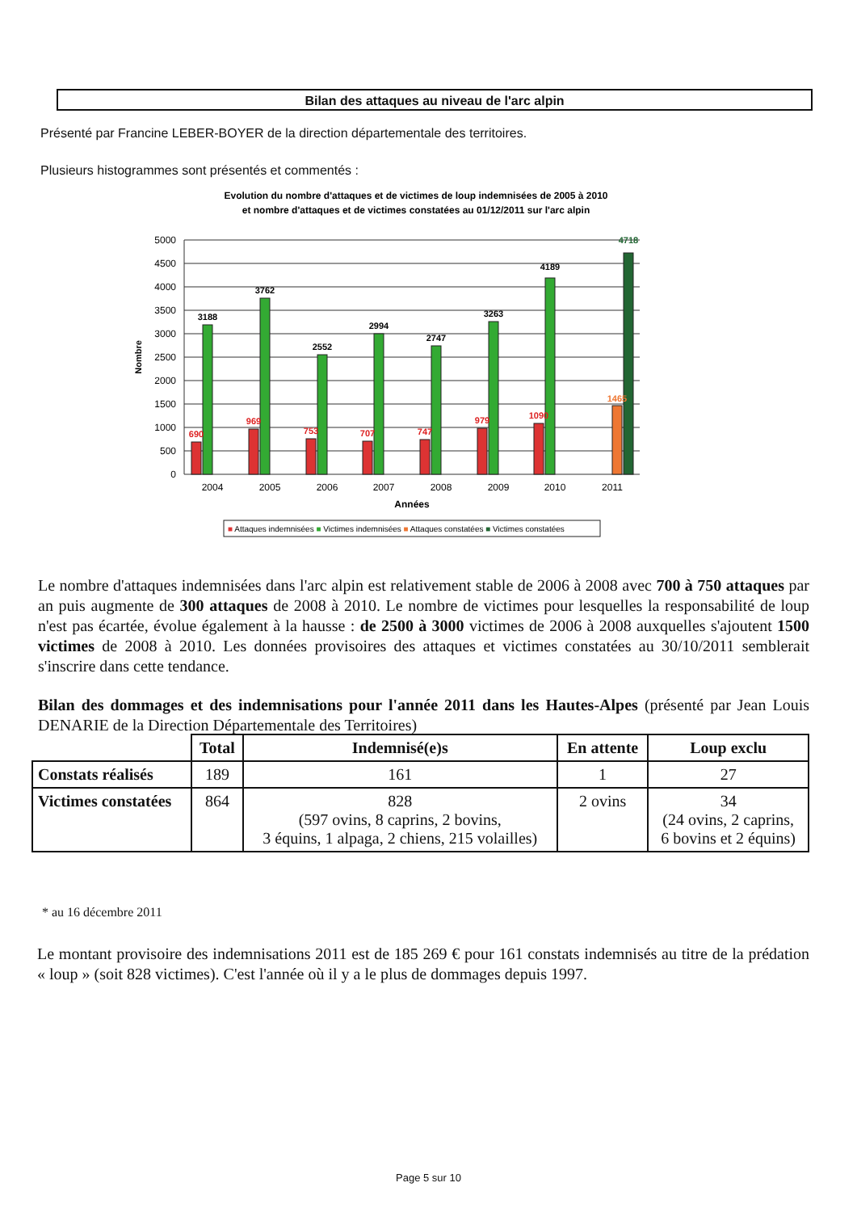Bilan des attaques au niveau de l'arc alpin
Présenté par Francine LEBER-BOYER de la direction départementale des territoires.
Plusieurs histogrammes sont présentés et commentés :
Evolution du nombre d'attaques et de victimes de loup indemnisées de 2005 à 2010
et nombre d'attaques et de victimes constatées au 01/12/2011 sur l'arc alpin
5000
4500
4000
3500
3000
2500
2000
1500
1000
500
0
Nombre
690
969
753
707
747
979
1090
1465
3188
3762
2552
2994
2747
3263
4189
4718
2004
2005
2006
2007
2008
2009
2010
2011
Années
■ Attaques indemnisées ■ Victimes indemnisées ■ Attaques constatées ■ Victimes constatées
Le nombre d'attaques indemnisées dans l'arc alpin est relativement stable de 2006 à 2008 avec 700 à 750 attaques par an puis augmente de 300 attaques de 2008 à 2010. Le nombre de victimes pour lesquelles la responsabilité de loup n'est pas écartée, évolue également à la hausse : de 2500 à 3000 victimes de 2006 à 2008 auxquelles s'ajoutent 1500 victimes de 2008 à 2010. Les données provisoires des attaques et victimes constatées au 30/10/2011 semblerait s'inscrire dans cette tendance.
Bilan des dommages et des indemnisations pour l'année 2011 dans les Hautes-Alpes (présenté par Jean Louis DENARIE de la Direction Départementale des Territoires)
| | Total | Indemnisé(e)s | En attente | Loup exclu |
| --- | --- | --- | --- | --- |
| Constats réalisés | 189 | 161 | 1 | 27 |
| Victimes constatées | 864 | 828 (597 ovins, 8 caprins, 2 bovins, 3 équins, 1 alpaga, 2 chiens, 215 volailles) | 2 ovins | 34 (24 ovins, 2 caprins, 6 bovins et 2 équins) |
* au 16 décembre 2011
Le montant provisoire des indemnisations 2011 est de 185 269 € pour 161 constats indemnisés au titre de la prédation « loup » (soit 828 victimes). C'est l'année où il y a le plus de dommages depuis 1997.
Page 5 sur 10